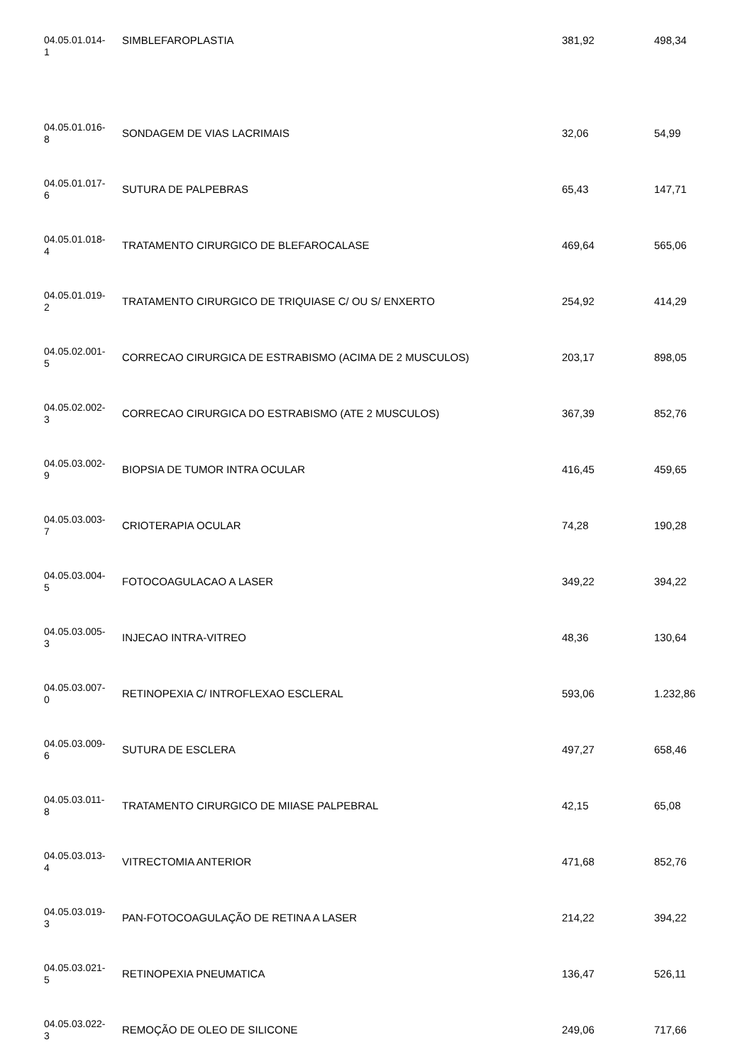| 04.05.01.014- 1 | SIMBLEFAROPLASTIA | 381,92 | 498,34 |
| 04.05.01.016- 8 | SONDAGEM DE VIAS LACRIMAIS | 32,06 | 54,99 |
| 04.05.01.017- 6 | SUTURA DE PALPEBRAS | 65,43 | 147,71 |
| 04.05.01.018- 4 | TRATAMENTO CIRURGICO DE BLEFAROCALASE | 469,64 | 565,06 |
| 04.05.01.019- 2 | TRATAMENTO CIRURGICO DE TRIQUIASE C/ OU S/ ENXERTO | 254,92 | 414,29 |
| 04.05.02.001- 5 | CORRECAO CIRURGICA DE ESTRABISMO (ACIMA DE 2 MUSCULOS) | 203,17 | 898,05 |
| 04.05.02.002- 3 | CORRECAO CIRURGICA DO ESTRABISMO (ATE 2 MUSCULOS) | 367,39 | 852,76 |
| 04.05.03.002- 9 | BIOPSIA DE TUMOR INTRA OCULAR | 416,45 | 459,65 |
| 04.05.03.003- 7 | CRIOTERAPIA OCULAR | 74,28 | 190,28 |
| 04.05.03.004- 5 | FOTOCOAGULACAO A LASER | 349,22 | 394,22 |
| 04.05.03.005- 3 | INJECAO INTRA-VITREO | 48,36 | 130,64 |
| 04.05.03.007- 0 | RETINOPEXIA C/ INTROFLEXAO ESCLERAL | 593,06 | 1.232,86 |
| 04.05.03.009- 6 | SUTURA DE ESCLERA | 497,27 | 658,46 |
| 04.05.03.011- 8 | TRATAMENTO CIRURGICO DE MIIASE PALPEBRAL | 42,15 | 65,08 |
| 04.05.03.013- 4 | VITRECTOMIA ANTERIOR | 471,68 | 852,76 |
| 04.05.03.019- 3 | PAN-FOTOCOAGULAÇÃO DE RETINA A LASER | 214,22 | 394,22 |
| 04.05.03.021- 5 | RETINOPEXIA PNEUMATICA | 136,47 | 526,11 |
| 04.05.03.022- 3 | REMOÇÃO DE OLEO DE SILICONE | 249,06 | 717,66 |